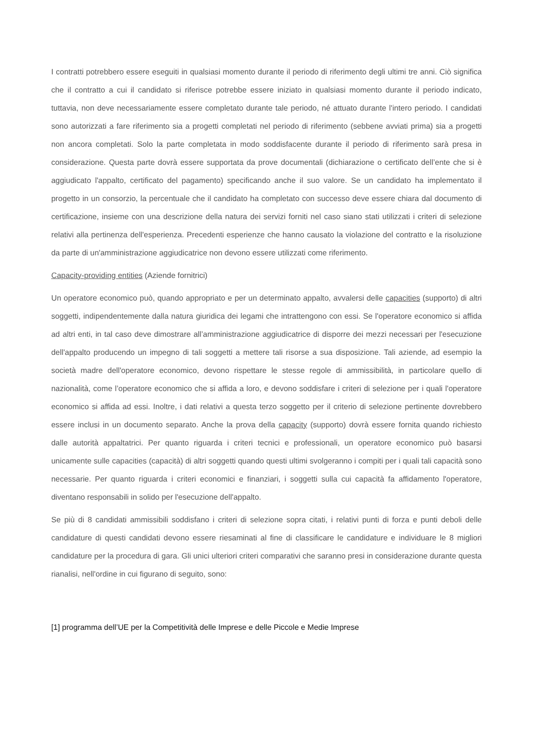I contratti potrebbero essere eseguiti in qualsiasi momento durante il periodo di riferimento degli ultimi tre anni. Ciò significa che il contratto a cui il candidato si riferisce potrebbe essere iniziato in qualsiasi momento durante il periodo indicato, tuttavia, non deve necessariamente essere completato durante tale periodo, né attuato durante l'intero periodo. I candidati sono autorizzati a fare riferimento sia a progetti completati nel periodo di riferimento (sebbene avviati prima) sia a progetti non ancora completati. Solo la parte completata in modo soddisfacente durante il periodo di riferimento sarà presa in considerazione. Questa parte dovrà essere supportata da prove documentali (dichiarazione o certificato dell’ente che si è aggiudicato l'appalto, certificato del pagamento) specificando anche il suo valore. Se un candidato ha implementato il progetto in un consorzio, la percentuale che il candidato ha completato con successo deve essere chiara dal documento di certificazione, insieme con una descrizione della natura dei servizi forniti nel caso siano stati utilizzati i criteri di selezione relativi alla pertinenza dell'esperienza. Precedenti esperienze che hanno causato la violazione del contratto e la risoluzione da parte di un'amministrazione aggiudicatrice non devono essere utilizzati come riferimento.
Capacity-providing entities (Aziende fornitrici)
Un operatore economico può, quando appropriato e per un determinato appalto, avvalersi delle capacities (supporto) di altri soggetti, indipendentemente dalla natura giuridica dei legami che intrattengono con essi. Se l'operatore economico si affida ad altri enti, in tal caso deve dimostrare all’amministrazione aggiudicatrice di disporre dei mezzi necessari per l'esecuzione dell'appalto producendo un impegno di tali soggetti a mettere tali risorse a sua disposizione. Tali aziende, ad esempio la società madre dell'operatore economico, devono rispettare le stesse regole di ammissibilità, in particolare quello di nazionalità, come l’operatore economico che si affida a loro, e devono soddisfare i criteri di selezione per i quali l'operatore economico si affida ad essi. Inoltre, i dati relativi a questa terzo soggetto per il criterio di selezione pertinente dovrebbero essere inclusi in un documento separato. Anche la prova della capacity (supporto) dovrà essere fornita quando richiesto dalle autorità appaltatrici. Per quanto riguarda i criteri tecnici e professionali, un operatore economico può basarsi unicamente sulle capacities (capacità) di altri soggetti quando questi ultimi svolgeranno i compiti per i quali tali capacità sono necessarie. Per quanto riguarda i criteri economici e finanziari, i soggetti sulla cui capacità fa affidamento l'operatore, diventano responsabili in solido per l'esecuzione dell'appalto.
Se più di 8 candidati ammissibili soddisfano i criteri di selezione sopra citati, i relativi punti di forza e punti deboli delle candidature di questi candidati devono essere riesaminati al fine di classificare le candidature e individuare le 8 migliori candidature per la procedura di gara. Gli unici ulteriori criteri comparativi che saranno presi in considerazione durante questa rianalisi, nell'ordine in cui figurano di seguito, sono:
[1] programma dell’UE per la Competitività delle Imprese e delle Piccole e Medie Imprese